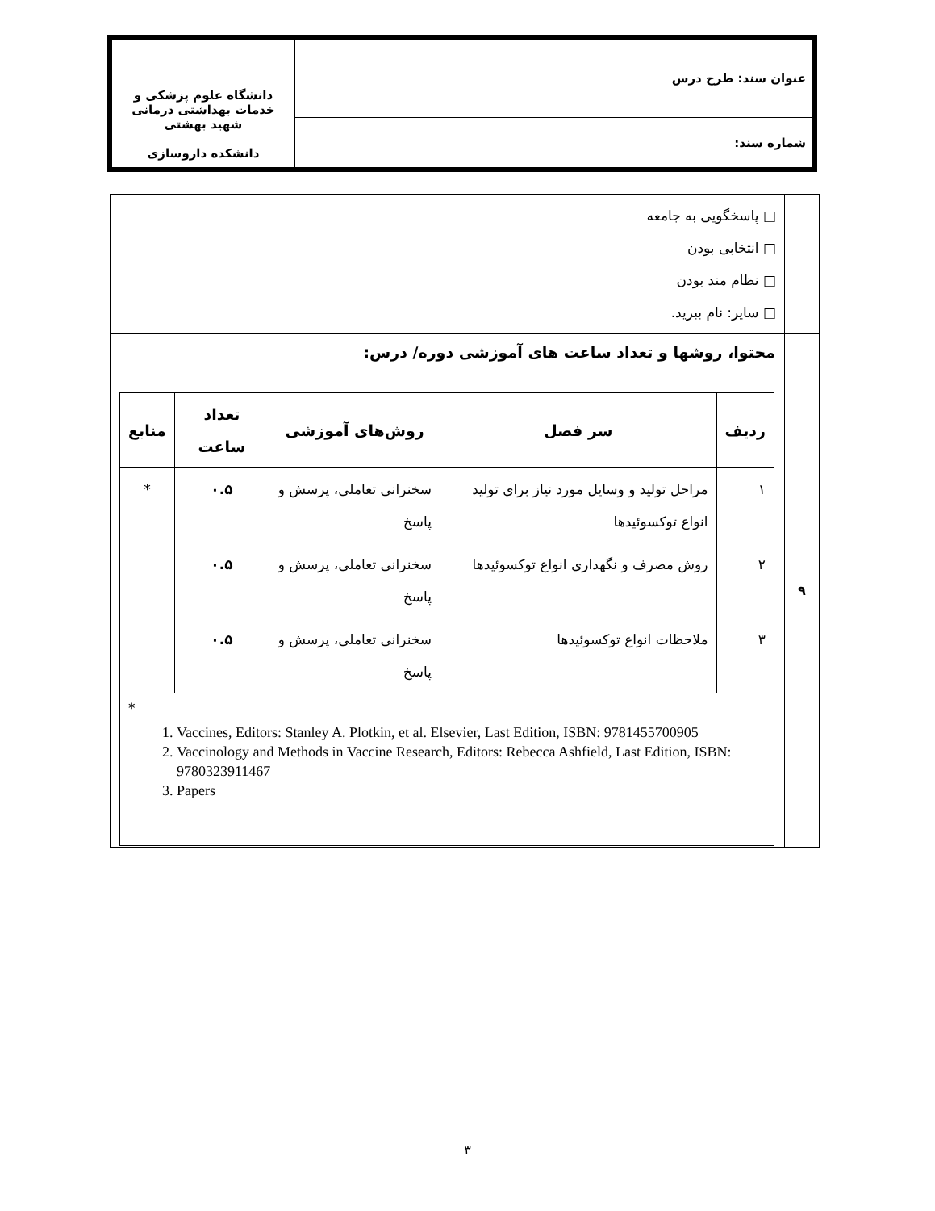| عنوان سند: طرح درس | دانشگاه علوم پزشکی و خدمات بهداشتی درمانی شهید بهشتی دانشکده داروسازی |
| شماره سند: | |
| | □ پاسخگویی به جامعه □ انتخابی بودن □ نظام مند بودن □ سایر: نام ببرید. |
| ۹ | محتوا، روشها و تعداد ساعت های آموزشی دوره/ درس: / ردیف / سر فصل / روش‌های آموزشی / تعداد ساعت / منابع / / --- / --- / --- / --- / --- / / ۱ / مراحل تولید و وسایل مورد نیاز برای تولید انواع توکسوئیدها / سخنرانی تعاملی، پرسش و پاسخ / ۰.۵ / * / / ۲ / روش مصرف و نگهداری انواع توکسوئیدها / سخنرانی تعاملی، پرسش و پاسخ / ۰.۵ / / / ۳ / ملاحظات انواع توکسوئیدها / سخنرانی تعاملی، پرسش و پاسخ / ۰.۵ / / / * 1. Vaccines, Editors: Stanley A. Plotkin, et al. Elsevier, Last Edition, ISBN: 9781455700905 2. Vaccinology and Methods in Vaccine Research, Editors: Rebecca Ashfield, Last Edition, ISBN: 9780323911467 3. Papers / / / / / |
۳